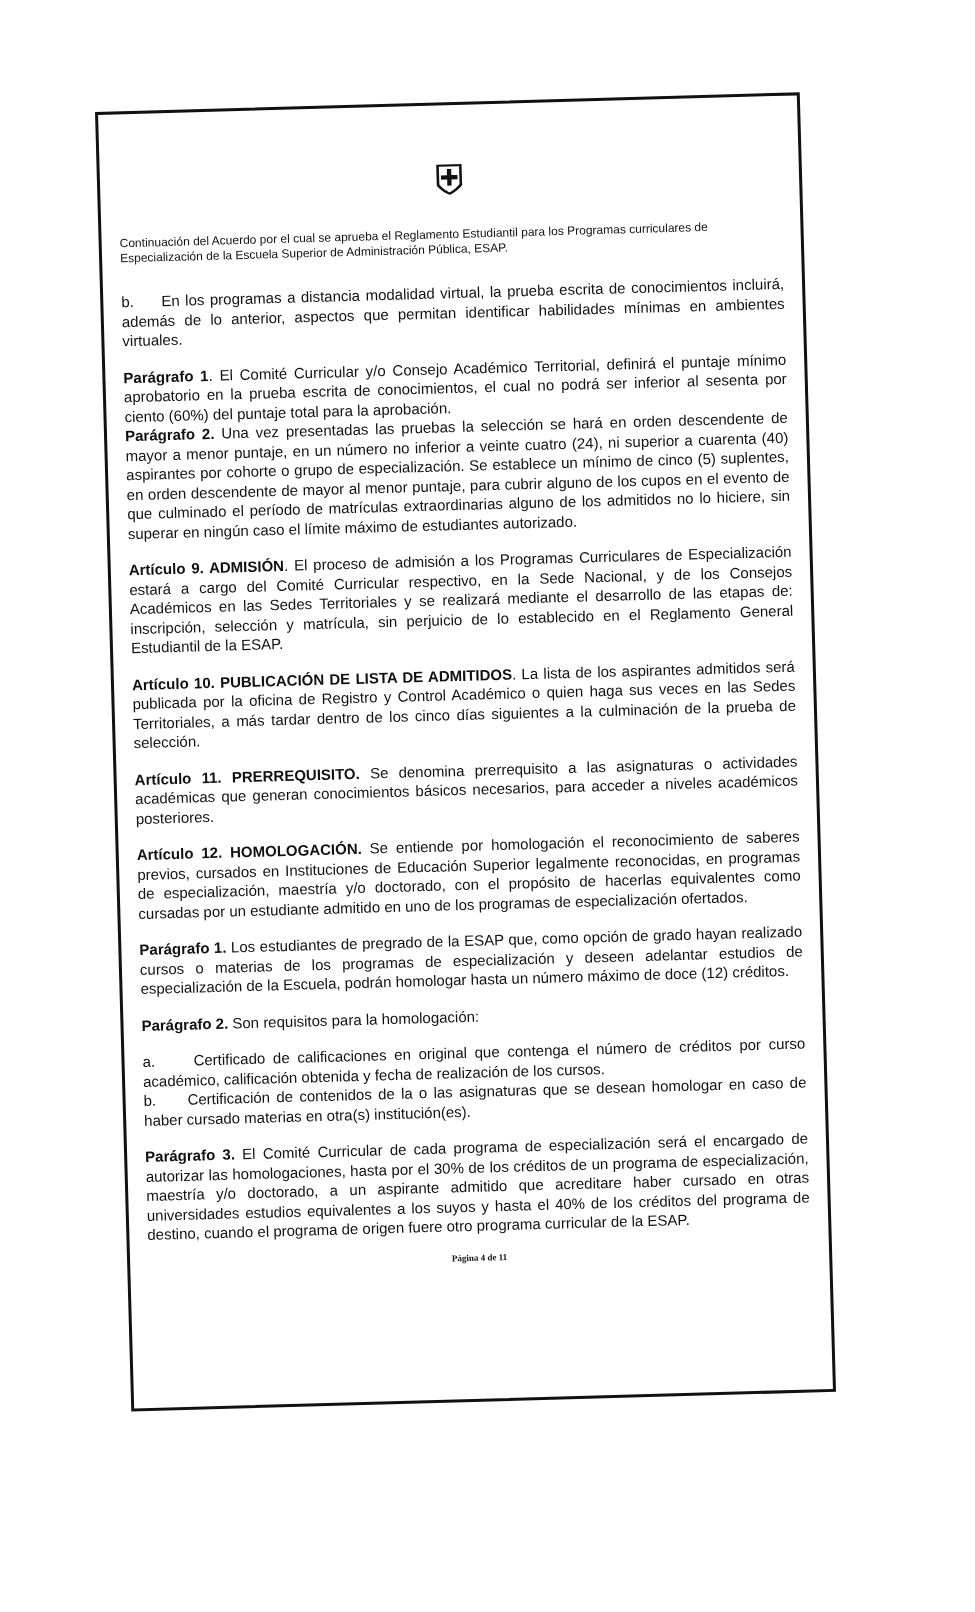⛨
Continuación del Acuerdo por el cual se aprueba el Reglamento Estudiantil para los Programas curriculares de Especialización de la Escuela Superior de Administración Pública, ESAP.
b. En los programas a distancia modalidad virtual, la prueba escrita de conocimientos incluirá, además de lo anterior, aspectos que permitan identificar habilidades mínimas en ambientes virtuales.
Parágrafo 1. El Comité Curricular y/o Consejo Académico Territorial, definirá el puntaje mínimo aprobatorio en la prueba escrita de conocimientos, el cual no podrá ser inferior al sesenta por ciento (60%) del puntaje total para la aprobación.
Parágrafo 2. Una vez presentadas las pruebas la selección se hará en orden descendente de mayor a menor puntaje, en un número no inferior a veinte cuatro (24), ni superior a cuarenta (40) aspirantes por cohorte o grupo de especialización. Se establece un mínimo de cinco (5) suplentes, en orden descendente de mayor al menor puntaje, para cubrir alguno de los cupos en el evento de que culminado el período de matrículas extraordinarias alguno de los admitidos no lo hiciere, sin superar en ningún caso el límite máximo de estudiantes autorizado.
Artículo 9. ADMISIÓN. El proceso de admisión a los Programas Curriculares de Especialización estará a cargo del Comité Curricular respectivo, en la Sede Nacional, y de los Consejos Académicos en las Sedes Territoriales y se realizará mediante el desarrollo de las etapas de: inscripción, selección y matrícula, sin perjuicio de lo establecido en el Reglamento General Estudiantil de la ESAP.
Artículo 10. PUBLICACIÓN DE LISTA DE ADMITIDOS. La lista de los aspirantes admitidos será publicada por la oficina de Registro y Control Académico o quien haga sus veces en las Sedes Territoriales, a más tardar dentro de los cinco días siguientes a la culminación de la prueba de selección.
Artículo 11. PRERREQUISITO. Se denomina prerrequisito a las asignaturas o actividades académicas que generan conocimientos básicos necesarios, para acceder a niveles académicos posteriores.
Artículo 12. HOMOLOGACIÓN. Se entiende por homologación el reconocimiento de saberes previos, cursados en Instituciones de Educación Superior legalmente reconocidas, en programas de especialización, maestría y/o doctorado, con el propósito de hacerlas equivalentes como cursadas por un estudiante admitido en uno de los programas de especialización ofertados.
Parágrafo 1. Los estudiantes de pregrado de la ESAP que, como opción de grado hayan realizado cursos o materias de los programas de especialización y deseen adelantar estudios de especialización de la Escuela, podrán homologar hasta un número máximo de doce (12) créditos.
Parágrafo 2. Son requisitos para la homologación:
a. Certificado de calificaciones en original que contenga el número de créditos por curso académico, calificación obtenida y fecha de realización de los cursos.
b. Certificación de contenidos de la o las asignaturas que se desean homologar en caso de haber cursado materias en otra(s) institución(es).
Parágrafo 3. El Comité Curricular de cada programa de especialización será el encargado de autorizar las homologaciones, hasta por el 30% de los créditos de un programa de especialización, maestría y/o doctorado, a un aspirante admitido que acreditare haber cursado en otras universidades estudios equivalentes a los suyos y hasta el 40% de los créditos del programa de destino, cuando el programa de origen fuere otro programa curricular de la ESAP.
Página 4 de 11